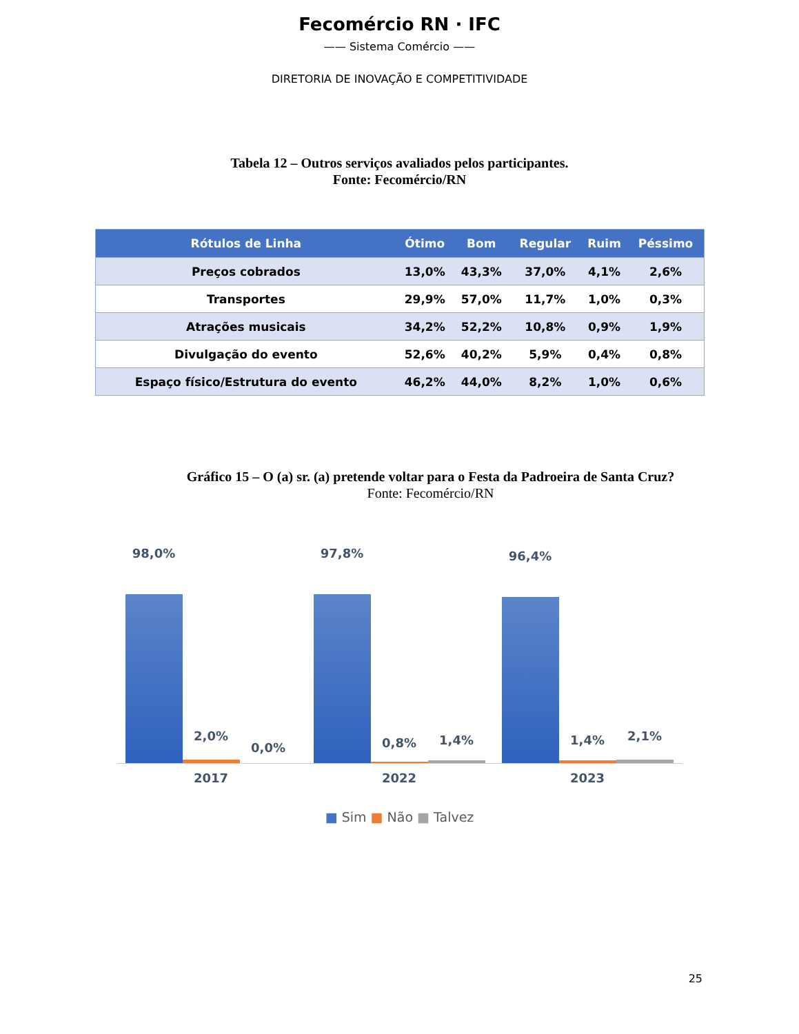Fecomércio RN · IFC
—— Sistema Comércio ——
DIRETORIA DE INOVAÇÃO E COMPETITIVIDADE
Tabela 12 – Outros serviços avaliados pelos participantes.
Fonte: Fecomércio/RN
| Rótulos de Linha | Ótimo | Bom | Regular | Ruim | Péssimo |
| --- | --- | --- | --- | --- | --- |
| Preços cobrados | 13,0% | 43,3% | 37,0% | 4,1% | 2,6% |
| Transportes | 29,9% | 57,0% | 11,7% | 1,0% | 0,3% |
| Atrações musicais | 34,2% | 52,2% | 10,8% | 0,9% | 1,9% |
| Divulgação do evento | 52,6% | 40,2% | 5,9% | 0,4% | 0,8% |
| Espaço físico/Estrutura do evento | 46,2% | 44,0% | 8,2% | 1,0% | 0,6% |
Gráfico 15 – O (a) sr. (a) pretende voltar para o Festa da Padroeira de Santa Cruz?
Fonte: Fecomércio/RN
98,0%
2,0%
0,0%
97,8%
0,8% 1,4%
96,4%
1,4% 2,1%
2017 2022 2023
■ Sim ■ Não ■ Talvez
25